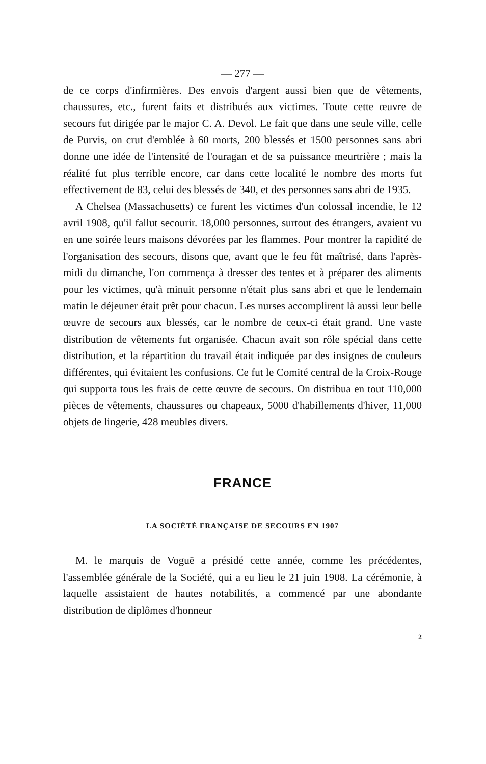— 277 —
de ce corps d'infirmières. Des envois d'argent aussi bien que de vêtements, chaussures, etc., furent faits et distribués aux victimes. Toute cette œuvre de secours fut dirigée par le major C. A. Devol. Le fait que dans une seule ville, celle de Purvis, on crut d'emblée à 60 morts, 200 blessés et 1500 personnes sans abri donne une idée de l'intensité de l'ouragan et de sa puissance meurtrière ; mais la réalité fut plus terrible encore, car dans cette localité le nombre des morts fut effectivement de 83, celui des blessés de 340, et des personnes sans abri de 1935.
A Chelsea (Massachusetts) ce furent les victimes d'un colossal incendie, le 12 avril 1908, qu'il fallut secourir. 18,000 personnes, surtout des étrangers, avaient vu en une soirée leurs maisons dévorées par les flammes. Pour montrer la rapidité de l'organisation des secours, disons que, avant que le feu fût maîtrisé, dans l'après-midi du dimanche, l'on commença à dresser des tentes et à préparer des aliments pour les victimes, qu'à minuit personne n'était plus sans abri et que le lendemain matin le déjeuner était prêt pour chacun. Les nurses accomplirent là aussi leur belle œuvre de secours aux blessés, car le nombre de ceux-ci était grand. Une vaste distribution de vêtements fut organisée. Chacun avait son rôle spécial dans cette distribution, et la répartition du travail était indiquée par des insignes de couleurs différentes, qui évitaient les confusions. Ce fut le Comité central de la Croix-Rouge qui supporta tous les frais de cette œuvre de secours. On distribua en tout 110,000 pièces de vêtements, chaussures ou chapeaux, 5000 d'habillements d'hiver, 11,000 objets de lingerie, 428 meubles divers.
FRANCE
LA SOCIÉTÉ FRANÇAISE DE SECOURS EN 1907
M. le marquis de Voguë a présidé cette année, comme les précédentes, l'assemblée générale de la Société, qui a eu lieu le 21 juin 1908. La cérémonie, à laquelle assistaient de hautes notabilités, a commencé par une abondante distribution de diplômes d'honneur
2